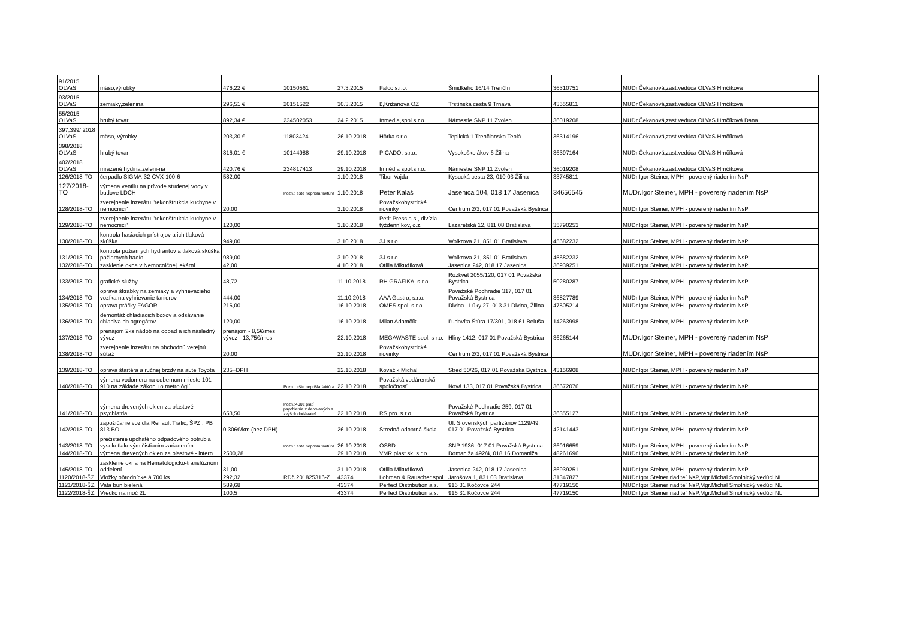| 91/2015 OLVaS | mäso,výrobky | 476,22 € | 10150561 | 27.3.2015 | Falco,s.r.o. | Šmidkeho 16/14 Trenčín | 36310751 | MUDr.Čekanová,zast.vedúca OLVaS Hrnčíková |
| 93/2015 OLVaS | zemiaky,zelenina | 296,51 € | 20151522 | 30.3.2015 | Ľ,Križanová OZ | Trstínska cesta 9 Trnava | 43555811 | MUDr.Čekanová,zast.vedúca OLVaS Hrnčíková |
| 55/2015 OLVaS | hrubý tovar | 892,34 € | 234502053 | 24.2.2015 | Inmedia,spol.s.r.o. | Námestie SNP 11 Zvolen | 36019208 | MUDr.Čekanová,zast.veduca OLVaS Hrnčíková Dana |
| 397,399/ 2018 OLVaS | mäso, výrobky | 203,30 € | 11803424 | 26.10.2018 | Hôrka s.r.o. | Teplická 1 Trenčianska Teplá | 36314196 | MUDr.Čekanová,zast.vedúca OLVaS Hrnčíková |
| 398/2018 OLVaS | hrubý tovar | 816,01 € | 10144988 | 29.10.2018 | PICADO, s.r.o. | Vysokoškolákov 6 Žilina | 36397164 | MUDr.Čekanová,zast.vedúca OLVaS Hrnčíková |
| 402/2018 OLVaS | mrazené hydina,zeleni-na | 420,76 € | 234817413 | 29.10.2018 | Imnédia spol.s.r.o. | Námestie SNP 11 Zvolen | 36019208 | MUDr.Čekanová,zast.vedúca OLVaS Hrnčíková |
| 126/2018-TO | čerpadlo SIGMA-32-CVX-100-6 | 582,00 | | 1.10.2018 | Tibor Vajda | Kysucká cesta 23, 010 03 Žilina | 33745811 | MUDr.Igor Steiner, MPH - poverený riadením NsP |
| 127/2018-TO | výmena ventilu na prívode studenej vody v budove LDCH | | Pozn.: ešte neprišla faktúra | 1.10.2018 | Peter Kalaš | Jasenica 104, 018 17 Jasenica | 34656545 | MUDr.Igor Steiner, MPH - poverený riadením NsP |
| 128/2018-TO | zverejnenie inzerátu "rekonštrukcia kuchyne v nemocnici" | 20,00 | | 3.10.2018 | Považskobystrické novinky | Centrum 2/3, 017 01 Považská Bystrica | | MUDr.Igor Steiner, MPH - poverený riadením NsP |
| 129/2018-TO | zverejnenie inzerátu "rekonštrukcia kuchyne v nemocnici" | 120,00 | | 3.10.2018 | Petit Press a.s., divízia týždenníkov, o.z. | Lazaretská 12, 811 08 Bratislava | 35790253 | MUDr.Igor Steiner, MPH - poverený riadením NsP |
| 130/2018-TO | kontrola hasiacich prístrojov a ich tlaková skúška | 949,00 | | 3.10.2018 | 3J s.r.o. | Wolkrova 21, 851 01 Bratislava | 45682232 | MUDr.Igor Steiner, MPH - poverený riadením NsP |
| 131/2018-TO | kontrola požiarnych hydrantov a tlaková skúška požiarnych hadíc | 989,00 | | 3.10.2018 | 3J s.r.o. | Wolkrova 21, 851 01 Bratislava | 45682232 | MUDr.Igor Steiner, MPH - poverený riadením NsP |
| 132/2018-TO | zasklenie okna v Nemocničnej lekárni | 42,00 | | 4.10.2018 | Otília Mikudíková | Jasenica 242, 018 17 Jasenica | 36939251 | MUDr.Igor Steiner, MPH - poverený riadením NsP |
| 133/2018-TO | grafické služby | 48,72 | | 11.10.2018 | RH GRAFIKA, s.r.o. | Rozkvet 2055/120, 017 01 Považská Bystrica | 50280287 | MUDr.Igor Steiner, MPH - poverený riadením NsP |
| 134/2018-TO | oprava škrabky na zemiaky a vyhrievacieho vozíka na vyhrievanie tanierov | 444,00 | | 11.10.2018 | AAA Gastro, s.r.o. | Považské Podhradie 317, 017 01 Považská Bystrica | 36827789 | MUDr.Igor Steiner, MPH - poverený riadením NsP |
| 135/2018-TO | oprava práčky FAGOR | 216,00 | | 16.10.2018 | OMES spol. s.r.o. | Divina - Lúky 27, 013 31 Divina, Žilina | 47505214 | MUDr.Igor Steiner, MPH - poverený riadením NsP |
| 136/2018-TO | demontáž chladiacich boxov a odsávanie chladiva do agregátov | 120,00 | | 16.10.2018 | Milan Adamčík | Ľudovíta Štúra 17/301, 018 61 Beluša | 14263998 | MUDr.Igor Steiner, MPH - poverený riadením NsP |
| 137/2018-TO | prenájom 2ks nádob na odpad a ich následný vývoz | prenájom - 8,5€/mes vývoz - 13,75€/mes | | 22.10.2018 | MEGAWASTE spol. s.r.o. | Hliny 1412, 017 01 Považská Bystrica | 36265144 | MUDr.Igor Steiner, MPH - poverený riadením NsP |
| 138/2018-TO | zverejnenie inzerátu na obchodnú verejnú súťaž | 20,00 | | 22.10.2018 | Považskobystrické novinky | Centrum 2/3, 017 01 Považská Bystrica | | MUDr.Igor Steiner, MPH - poverený riadením NsP |
| 139/2018-TO | oprava štartéra a ručnej brzdy na aute Toyota | 235+DPH | | 22.10.2018 | Kovačik Michal | Stred 50/26, 017 01 Považská Bystrica | 43156908 | MUDr.Igor Steiner, MPH - poverený riadením NsP |
| 140/2018-TO | výmena vodomeru na odbernom mieste 101-910 na základe zákonu o metrológií | | Pozn.: ešte neprišla faktúra | 22.10.2018 | Považská vodárenská spoločnosť | Nová 133, 017 01 Považská Bystrica | 36672076 | MUDr.Igor Steiner, MPH - poverený riadením NsP |
| 141/2018-TO | výmena drevených okien za plastové - psychiatria | 653,50 | Pozn.:400€ platí psychiatria z darovaných a zvyšok dodávateľ | 22.10.2018 | RS pro. s.r.o. | Považské Podhradie 259, 017 01 Považská Bystrica | 36355127 | MUDr.Igor Steiner, MPH - poverený riadením NsP |
| 142/2018-TO | zapožičanie vozidla Renault Trafic, ŠPZ : PB 813 BO | 0,306€/km (bez DPH) | | 26.10.2018 | Stredná odborná škola | Ul. Slovenských partizánov 1129/49, 017 01 Považská Bystrica | 42141443 | MUDr.Igor Steiner, MPH - poverený riadením NsP |
| 143/2018-TO | prečistenie upchatého odpadového potrubia vysokotlakovým čistiacim zariadením | | Pozn.: ešte neprišla faktúra | 26.10.2018 | OSBD | SNP 1936, 017 01 Považská Bystrica | 36016659 | MUDr.Igor Steiner, MPH - poverený riadením NsP |
| 144/2018-TO | výmena drevených okien za plastové - intern | 2500,28 | | 29.10.2018 | VMR plast sk, s.r.o. | Domaniža 492/4, 018 16 Domaniža | 48261696 | MUDr.Igor Steiner, MPH - poverený riadením NsP |
| 145/2018-TO | zasklenie okna na Hematologicko-transfúznom oddelení | 31,00 | | 31.10.2018 | Otília Mikudíková | Jasenica 242, 018 17 Jasenica | 36939251 | MUDr.Igor Steiner, MPH - poverený riadením NsP |
| 1120/2018-ŠZ | Vložky pôrodnícke á 700 ks | 292,32 | RDč.201825316-Z | 43374 | Lohman & Rauscher spol. | Jarošova 1, 831 03 Bratislava | 31347827 | MUDr.Igor Steiner riaditeľ NsP,Mgr.Michal Smolnický vedúci NL |
| 1121/2018-ŠZ | Vata bun.bielená | 589,68 | | 43374 | Perfect Distribution a.s. | 916 31 Kočovce 244 | 47719150 | MUDr.Igor Steiner riaditeľ NsP,Mgr.Michal Smolnický vedúci NL |
| 1122/2018-ŠZ | Vrecko na moč 2L | 100,5 | | 43374 | Perfect Distribution a.s. | 916 31 Kočovce 244 | 47719150 | MUDr.Igor Steiner riaditeľ NsP,Mgr.Michal Smolnický vedúci NL |